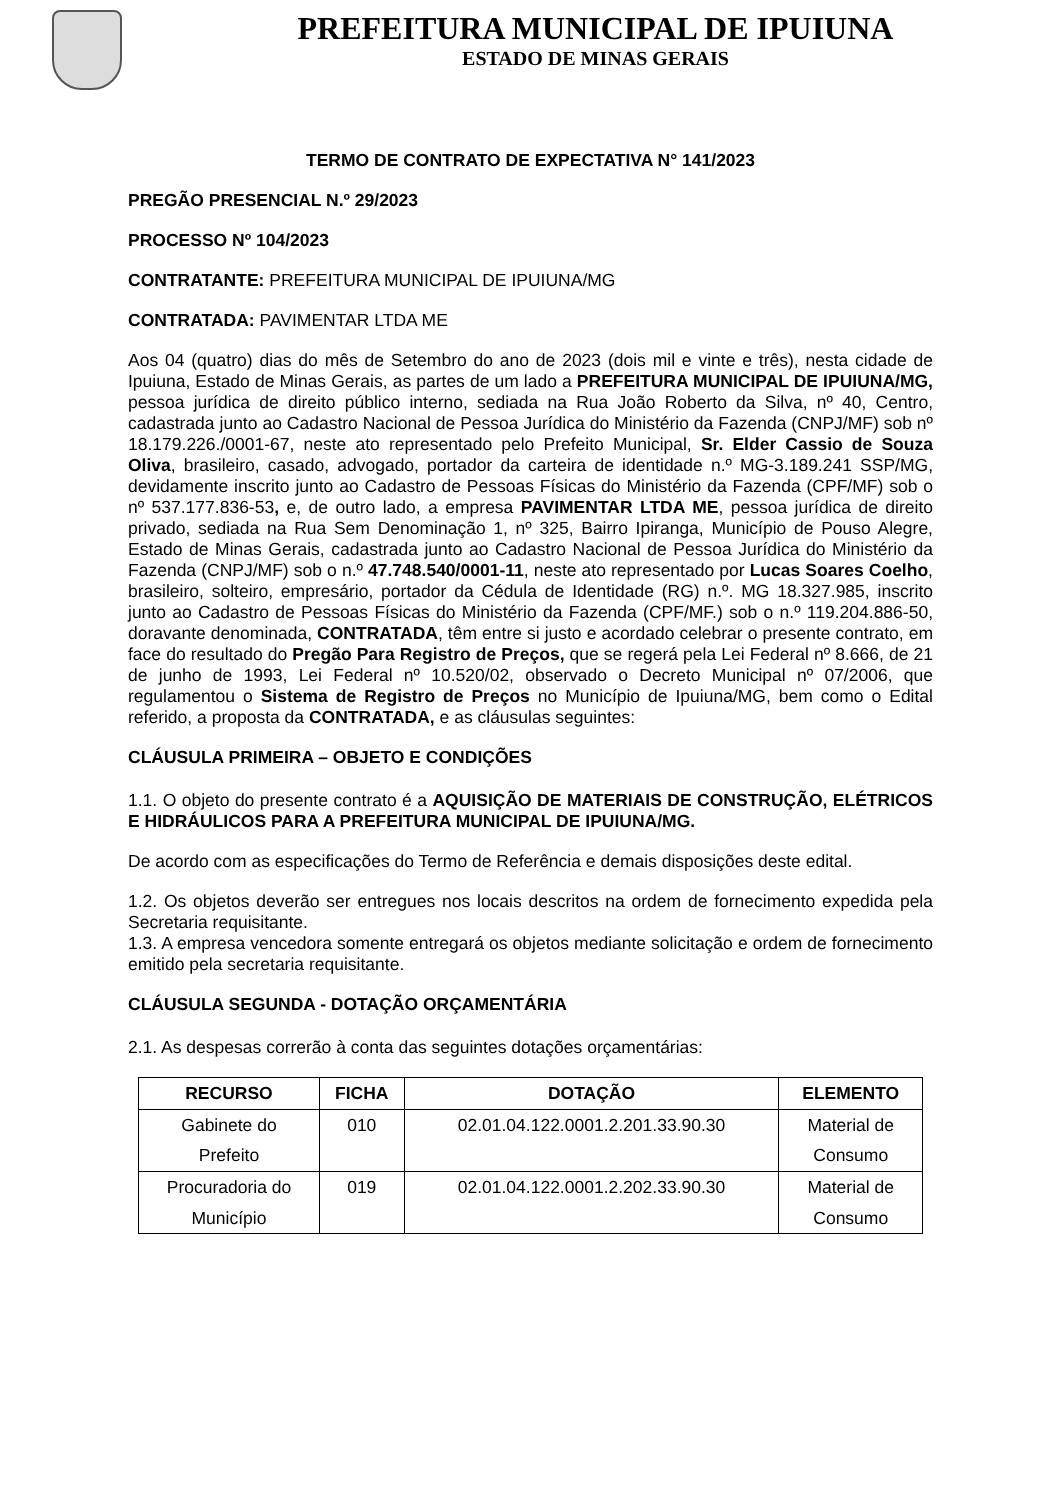PREFEITURA MUNICIPAL DE IPUIUNA
ESTADO DE MINAS GERAIS
TERMO DE CONTRATO DE EXPECTATIVA N° 141/2023
PREGÃO PRESENCIAL N.º 29/2023
PROCESSO Nº 104/2023
CONTRATANTE: PREFEITURA MUNICIPAL DE IPUIUNA/MG
CONTRATADA: PAVIMENTAR LTDA ME
Aos 04 (quatro) dias do mês de Setembro do ano de 2023 (dois mil e vinte e três), nesta cidade de Ipuiuna, Estado de Minas Gerais, as partes de um lado a PREFEITURA MUNICIPAL DE IPUIUNA/MG, pessoa jurídica de direito público interno, sediada na Rua João Roberto da Silva, nº 40, Centro, cadastrada junto ao Cadastro Nacional de Pessoa Jurídica do Ministério da Fazenda (CNPJ/MF) sob nº 18.179.226./0001-67, neste ato representado pelo Prefeito Municipal, Sr. Elder Cassio de Souza Oliva, brasileiro, casado, advogado, portador da carteira de identidade n.º MG-3.189.241 SSP/MG, devidamente inscrito junto ao Cadastro de Pessoas Físicas do Ministério da Fazenda (CPF/MF) sob o nº 537.177.836-53, e, de outro lado, a empresa PAVIMENTAR LTDA ME, pessoa jurídica de direito privado, sediada na Rua Sem Denominação 1, nº 325, Bairro Ipiranga, Município de Pouso Alegre, Estado de Minas Gerais, cadastrada junto ao Cadastro Nacional de Pessoa Jurídica do Ministério da Fazenda (CNPJ/MF) sob o n.º 47.748.540/0001-11, neste ato representado por Lucas Soares Coelho, brasileiro, solteiro, empresário, portador da Cédula de Identidade (RG) n.º. MG 18.327.985, inscrito junto ao Cadastro de Pessoas Físicas do Ministério da Fazenda (CPF/MF.) sob o n.º 119.204.886-50, doravante denominada, CONTRATADA, têm entre si justo e acordado celebrar o presente contrato, em face do resultado do Pregão Para Registro de Preços, que se regerá pela Lei Federal nº 8.666, de 21 de junho de 1993, Lei Federal nº 10.520/02, observado o Decreto Municipal nº 07/2006, que regulamentou o Sistema de Registro de Preços no Município de Ipuiuna/MG, bem como o Edital referido, a proposta da CONTRATADA, e as cláusulas seguintes:
CLÁUSULA PRIMEIRA – OBJETO E CONDIÇÕES
1.1. O objeto do presente contrato é a AQUISIÇÃO DE MATERIAIS DE CONSTRUÇÃO, ELÉTRICOS E HIDRÁULICOS PARA A PREFEITURA MUNICIPAL DE IPUIUNA/MG.
De acordo com as especificações do Termo de Referência e demais disposições deste edital.
1.2. Os objetos deverão ser entregues nos locais descritos na ordem de fornecimento expedida pela Secretaria requisitante.
1.3. A empresa vencedora somente entregará os objetos mediante solicitação e ordem de fornecimento emitido pela secretaria requisitante.
CLÁUSULA SEGUNDA - DOTAÇÃO ORÇAMENTÁRIA
2.1. As despesas correrão à conta das seguintes dotações orçamentárias:
| RECURSO | FICHA | DOTAÇÃO | ELEMENTO |
| --- | --- | --- | --- |
| Gabinete do Prefeito | 010 | 02.01.04.122.0001.2.201.33.90.30 | Material de Consumo |
| Procuradoria do Município | 019 | 02.01.04.122.0001.2.202.33.90.30 | Material de Consumo |